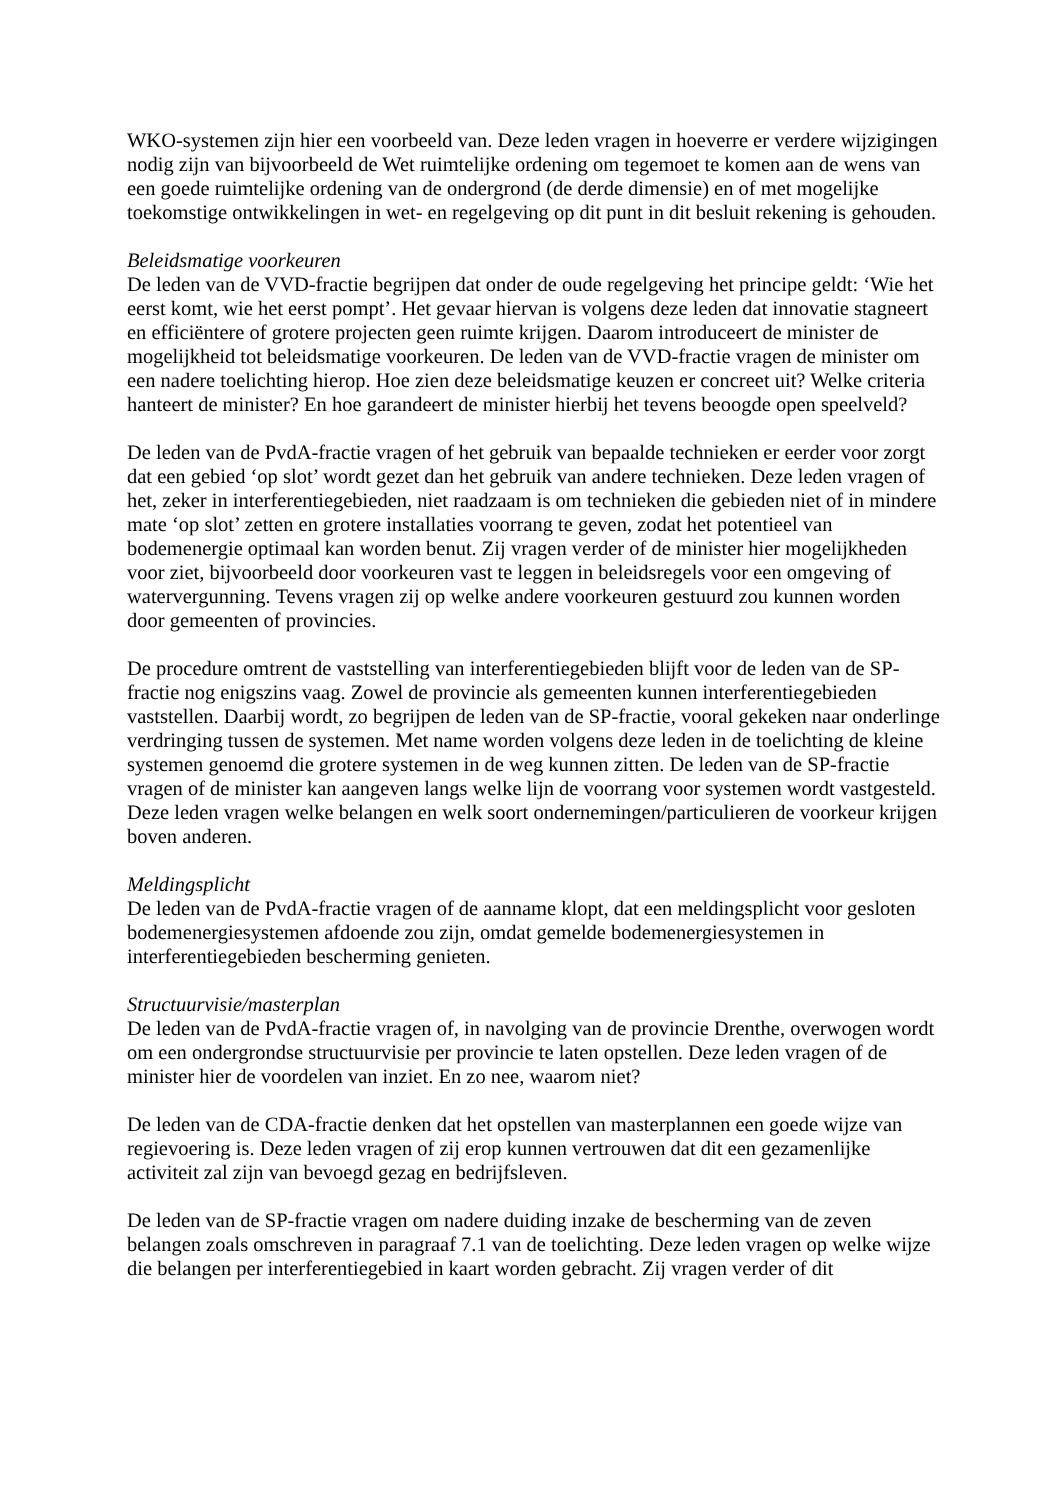WKO-systemen zijn hier een voorbeeld van. Deze leden vragen in hoeverre er verdere wijzigingen nodig zijn van bijvoorbeeld de Wet ruimtelijke ordening om tegemoet te komen aan de wens van een goede ruimtelijke ordening van de ondergrond (de derde dimensie) en of met mogelijke toekomstige ontwikkelingen in wet- en regelgeving op dit punt in dit besluit rekening is gehouden.
Beleidsmatige voorkeuren
De leden van de VVD-fractie begrijpen dat onder de oude regelgeving het principe geldt: ‘Wie het eerst komt, wie het eerst pompt’. Het gevaar hiervan is volgens deze leden dat innovatie stagneert en efficiëntere of grotere projecten geen ruimte krijgen. Daarom introduceert de minister de mogelijkheid tot beleidsmatige voorkeuren. De leden van de VVD-fractie vragen de minister om een nadere toelichting hierop. Hoe zien deze beleidsmatige keuzen er concreet uit? Welke criteria hanteert de minister? En hoe garandeert de minister hierbij het tevens beoogde open speelveld?
De leden van de PvdA-fractie vragen of het gebruik van bepaalde technieken er eerder voor zorgt dat een gebied ‘op slot’ wordt gezet dan het gebruik van andere technieken. Deze leden vragen of het, zeker in interferentiegebieden, niet raadzaam is om technieken die gebieden niet of in mindere mate ‘op slot’ zetten en grotere installaties voorrang te geven, zodat het potentieel van bodemenergie optimaal kan worden benut. Zij vragen verder of de minister hier mogelijkheden voor ziet, bijvoorbeeld door voorkeuren vast te leggen in beleidsregels voor een omgeving of watervergunning. Tevens vragen zij op welke andere voorkeuren gestuurd zou kunnen worden door gemeenten of provincies.
De procedure omtrent de vaststelling van interferentiegebieden blijft voor de leden van de SP-fractie nog enigszins vaag. Zowel de provincie als gemeenten kunnen interferentiegebieden vaststellen. Daarbij wordt, zo begrijpen de leden van de SP-fractie, vooral gekeken naar onderlinge verdringing tussen de systemen. Met name worden volgens deze leden in de toelichting de kleine systemen genoemd die grotere systemen in de weg kunnen zitten. De leden van de SP-fractie vragen of de minister kan aangeven langs welke lijn de voorrang voor systemen wordt vastgesteld. Deze leden vragen welke belangen en welk soort ondernemingen/particulieren de voorkeur krijgen boven anderen.
Meldingsplicht
De leden van de PvdA-fractie vragen of de aanname klopt, dat een meldingsplicht voor gesloten bodemenergiesystemen afdoende zou zijn, omdat gemelde bodemenergiesystemen in interferentiegebieden bescherming genieten.
Structuurvisie/masterplan
De leden van de PvdA-fractie vragen of, in navolging van de provincie Drenthe, overwogen wordt om een ondergrondse structuurvisie per provincie te laten opstellen. Deze leden vragen of de minister hier de voordelen van inziet. En zo nee, waarom niet?
De leden van de CDA-fractie denken dat het opstellen van masterplannen een goede wijze van regievoering is. Deze leden vragen of zij erop kunnen vertrouwen dat dit een gezamenlijke activiteit zal zijn van bevoegd gezag en bedrijfsleven.
De leden van de SP-fractie vragen om nadere duiding inzake de bescherming van de zeven belangen zoals omschreven in paragraaf 7.1 van de toelichting. Deze leden vragen op welke wijze die belangen per interferentiegebied in kaart worden gebracht. Zij vragen verder of dit